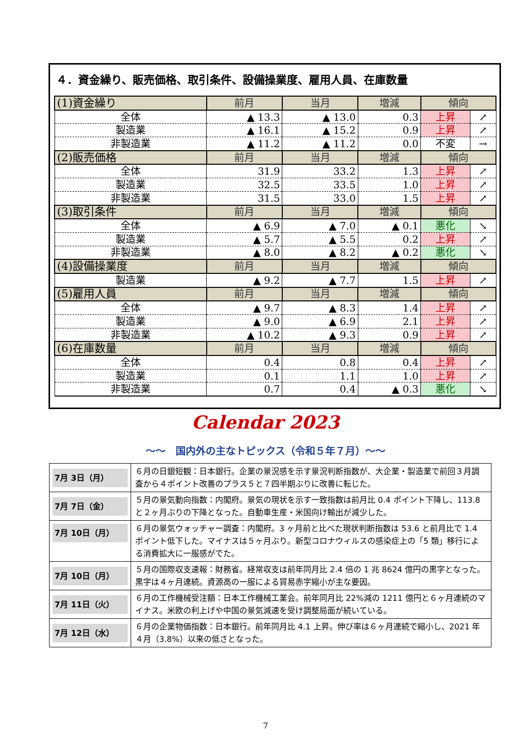４．資金繰り、販売価格、取引条件、設備操業度、雇用人員、在庫数量
| (1)資金繰り | 前月 | 当月 | 増減 | 傾向 | |
| 全体 | ▲ 13.3 | ▲ 13.0 | 0.3 | 上昇 | ↗ |
| 製造業 | ▲ 16.1 | ▲ 15.2 | 0.9 | 上昇 | ↗ |
| 非製造業 | ▲ 11.2 | ▲ 11.2 | 0.0 | 不変 | → |
| (2)販売価格 | 前月 | 当月 | 増減 | 傾向 | |
| 全体 | 31.9 | 33.2 | 1.3 | 上昇 | ↗ |
| 製造業 | 32.5 | 33.5 | 1.0 | 上昇 | ↗ |
| 非製造業 | 31.5 | 33.0 | 1.5 | 上昇 | ↗ |
| (3)取引条件 | 前月 | 当月 | 増減 | 傾向 | |
| 全体 | ▲ 6.9 | ▲ 7.0 | ▲ 0.1 | 悪化 | ↘ |
| 製造業 | ▲ 5.7 | ▲ 5.5 | 0.2 | 上昇 | ↗ |
| 非製造業 | ▲ 8.0 | ▲ 8.2 | ▲ 0.2 | 悪化 | ↘ |
| (4)設備操業度 | 前月 | 当月 | 増減 | 傾向 | |
| 製造業 | ▲ 9.2 | ▲ 7.7 | 1.5 | 上昇 | ↗ |
| (5)雇用人員 | 前月 | 当月 | 増減 | 傾向 | |
| 全体 | ▲ 9.7 | ▲ 8.3 | 1.4 | 上昇 | ↗ |
| 製造業 | ▲ 9.0 | ▲ 6.9 | 2.1 | 上昇 | ↗ |
| 非製造業 | ▲ 10.2 | ▲ 9.3 | 0.9 | 上昇 | ↗ |
| (6)在庫数量 | 前月 | 当月 | 増減 | 傾向 | |
| 全体 | 0.4 | 0.8 | 0.4 | 上昇 | ↗ |
| 製造業 | 0.1 | 1.1 | 1.0 | 上昇 | ↗ |
| 非製造業 | 0.7 | 0.4 | ▲ 0.3 | 悪化 | ↘ |
Calendar 2023
～～　国内外の主なトピックス（令和５年７月）～～
| 7月 3日（月） | ６月の日銀短観：日本銀行。企業の景況感を示す景況判断指数が、大企業・製造業で前回３月調査から４ポイント改善のプラス５と７四半期ぶりに改善に転じた。 |
| 7月 7日（金） | ５月の景気動向指数：内閣府。景気の現状を示す一致指数は前月比 0.4 ポイント下降し、113.8 と２ヶ月ぶりの下降となった。自動車生産・米国向け輸出が減少した。 |
| 7月 10日（月） | ６月の景気ウォッチャー調査：内閣府。3 ヶ月前と比べた現状判断指数は 53.6 と前月比で 1.4 ポイント低下した。マイナスは５ヶ月ぶり。新型コロナウィルスの感染症上の「5 類」移行による消費拡大に一服感がでた。 |
| 7月 10日（月） | ５月の国際収支速報：財務省。経常収支は前年同月比 2.4 倍の 1 兆 8624 億円の黒字となった。黒字は４ヶ月連続。資源高の一服による貿易赤字縮小が主な要因。 |
| 7月 11日（火） | ６月の工作機械受注額：日本工作機械工業会。前年同月比 22%減の 1211 億円と６ヶ月連続のマイナス。米欧の利上げや中国の景気減速を受け調整局面が続いている。 |
| 7月 12日（水） | ６月の企業物価指数：日本銀行。前年同月比 4.1 上昇。伸び率は６ヶ月連続で縮小し、2021 年４月（3.8%）以来の低さとなった。 |
7